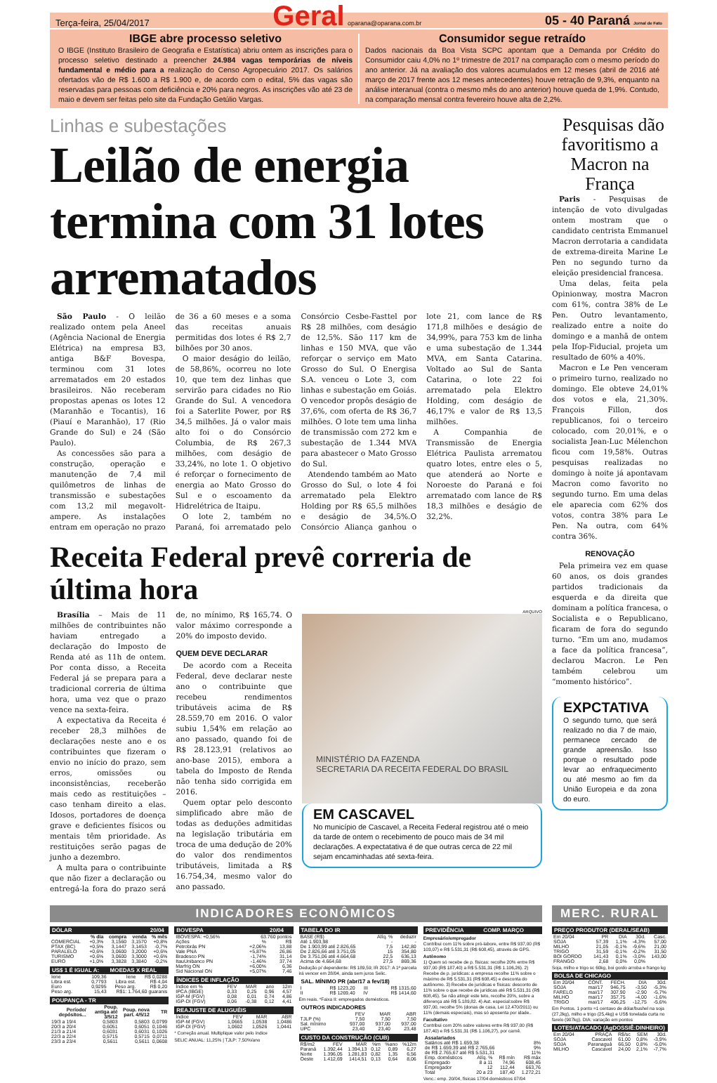Terça-feira, 25/04/2017 Geral oparana@oparana.com.br 05 - 40 Paraná Jornal de Fato
IBGE abre processo seletivo
O IBGE (Instituto Brasileiro de Geografia e Estatística) abriu ontem as inscrições para o processo seletivo destinado a preencher 24.984 vagas temporárias de níveis fundamental e médio para a realização do Censo Agropecuário 2017. Os salários ofertados vão de R$ 1.600 a R$ 1.900 e, de acordo com o edital, 5% das vagas são reservadas para pessoas com deficiência e 20% para negros. As inscrições vão até 23 de maio e devem ser feitas pelo site da Fundação Getúlio Vargas.
Consumidor segue retraído
Dados nacionais da Boa Vista SCPC apontam que a Demanda por Crédito do Consumidor caiu 4,0% no 1º trimestre de 2017 na comparação com o mesmo período do ano anterior. Já na avaliação dos valores acumulados em 12 meses (abril de 2016 até março de 2017 frente aos 12 meses antecedentes) houve retração de 9,3%, enquanto na análise interanual (contra o mesmo mês do ano anterior) houve queda de 1,9%. Contudo, na comparação mensal contra fevereiro houve alta de 2,2%.
Linhas e subestações
Leilão de energia termina com 31 lotes arrematados
São Paulo - O leilão realizado ontem pela Aneel (Agência Nacional de Energia Elétrica) na empresa B3, antiga B&F Bovespa, terminou com 31 lotes arrematados em 20 estados brasileiros. Não receberam propostas apenas os lotes 12 (Maranhão e Tocantis), 16 (Piauí e Maranhão), 17 (Rio Grande do Sul) e 24 (São Paulo).
As concessões são para a construção, operação e manutenção de 7,4 mil quilômetros de linhas de transmissão e subestações com 13,2 mil megavolt-ampere. As instalações entram em operação no prazo de 36 a 60 meses e a soma das receitas anuais permitidas dos lotes é R$ 2,7 bilhões por 30 anos.
O maior deságio do leilão, de 58,86%, ocorreu no lote 10, que tem dez linhas que servirão para cidades no Rio Grande do Sul. A vencedora foi a Saterlite Power, por R$ 34,5 milhões. Já o valor mais alto foi o do Consórcio Columbia, de R$ 267,3 milhões, com deságio de 33,24%, no lote 1. O objetivo é reforçar o fornecimento de energia ao Mato Grosso do Sul e o escoamento da Hidrelétrica de Itaipu.
O lote 2, também no Paraná, foi arrematado pelo Consórcio Cesbe-Fasttel por R$ 28 milhões, com deságio de 12,5%. São 117 km de linhas e 150 MVA, que vão reforçar o serviço em Mato Grosso do Sul. O Energisa S.A. venceu o Lote 3, com linhas e subestação em Goiás. O vencedor propôs deságio de 37,6%, com oferta de R$ 36,7 milhões. O lote tem uma linha de transmissão com 272 km e subestação de 1.344 MVA para abastecer o Mato Grosso do Sul.
Atendendo também ao Mato Grosso do Sul, o lote 4 foi arrematado pela Elektro Holding por R$ 65,5 milhões e deságio de 34,5%.O Consórcio Aliança ganhou o lote 21, com lance de R$ 171,8 milhões e deságio de 34,99%, para 753 km de linha e uma subestação de 1.344 MVA, em Santa Catarina. Voltado ao Sul de Santa Catarina, o lote 22 foi arrematado pela Elektro Holding, com deságio de 46,17% e valor de R$ 13,5 milhões.
A Companhia de Transmissão de Energia Elétrica Paulista arrematou quatro lotes, entre eles o 5, que atenderá ao Norte e Noroeste do Paraná e foi arrematado com lance de R$ 18,3 milhões e deságio de 32,2%.
Receita Federal prevê correria de última hora
Brasília – Mais de 11 milhões de contribuintes não haviam entregado a declaração do Imposto de Renda até as 11h de ontem. Por conta disso, a Receita Federal já se prepara para a tradicional correria de última hora, uma vez que o prazo vence na sexta-feira.
A expectativa da Receita é receber 28,3 milhões de declarações neste ano e os contribuintes que fizeram o envio no início do prazo, sem erros, omissões ou inconsistências, receberão mais cedo as restituições – caso tenham direito a elas. Idosos, portadores de doença grave e deficientes físicos ou mentais têm prioridade. As restituições serão pagas de junho a dezembro.
A multa para o contribuinte que não fizer a declaração ou entregá-la fora do prazo será de, no mínimo, R$ 165,74. O valor máximo corresponde a 20% do imposto devido.
QUEM DEVE DECLARAR
De acordo com a Receita Federal, deve declarar neste ano o contribuinte que recebeu rendimentos tributáveis acima de R$ 28.559,70 em 2016. O valor subiu 1,54% em relação ao ano passado, quando foi de R$ 28.123,91 (relativos ao ano-base 2015), embora a tabela do Imposto de Renda não tenha sido corrigida em 2016.
Quem optar pelo desconto simplificado abre mão de todas as deduções admitidas na legislação tributária em troca de uma dedução de 20% do valor dos rendimentos tributáveis, limitada a R$ 16.754,34, mesmo valor do ano passado.
ARQUIVO
MINISTÉRIO DA FAZENDA
SECRETARIA DA RECEITA FEDERAL DO BRASIL
EM CASCAVEL
No município de Cascavel, a Receita Federal registrou até o meio da tarde de ontem o recebimento de pouco mais de 34 mil declarações. A expectatativa é de que outras cerca de 22 mil sejam encaminhadas até sexta-feira.
Pesquisas dão favoritismo a Macron na França
Paris - Pesquisas de intenção de voto divulgadas ontem mostram que o candidato centrista Emmanuel Macron derrotaria a candidata de extrema-direita Marine Le Pen no segundo turno da eleição presidencial francesa.
Uma delas, feita pela Opinionway, mostra Macron com 61%, contra 38% de Le Pen. Outro levantamento, realizado entre a noite do domingo e a manhã de ontem pela Ifop-Fiducial, projeta um resultado de 60% a 40%.
Macron e Le Pen venceram o primeiro turno, realizado no domingo. Ele obteve 24,01% dos votos e ela, 21,30%. François Fillon, dos republicanos, foi o terceiro colocado, com 20,01%, e o socialista Jean-Luc Mélenchon ficou com 19,58%. Outras pesquisas realizadas no domingo à noite já apontavam Macron como favorito no segundo turno. Em uma delas ele aparecia com 62% dos votos, contra 38% para Le Pen. Na outra, com 64% contra 36%.
RENOVAÇÃO
Pela primeira vez em quase 60 anos, os dois grandes partidos tradicionais da esquerda e da direita que dominam a política francesa, o Socialista e o Republicano, ficaram de fora do segundo turno. “Em um ano, mudamos a face da política francesa”, declarou Macron. Le Pen também celebrou um “momento histórico”.
EXPCTATIVA
O segundo turno, que será realizado no dia 7 de maio, permanece cercado de grande apreensão. Isso porque o resultado pode levar ao enfraquecimento ou até mesmo ao fim da União Europeia e da zona do euro.
INDICADORES ECONÔMICOS
| DÓLAR | | | | 20/04 |
| --- | --- | --- | --- | --- |
| | % dia | compra | venda | % mês |
| COMERCIAL | +0,3% | 3,1560 | 3,1570 | +0,8% |
| PTAX (BC) | +0,5% | 3,1447 | 3,1453 | -0,7% |
| PARALELO | +0,6% | 3,0600 | 3,2000 | +0,6% |
| TURISMO | +0,6% | 3,0600 | 3,3000 | +0,6% |
| EURO | +1,0% | 3,3828 | 3,3840 | -0,2% |
| US$ 1 É IGUAL A: | | MOEDAS X REAL | |
| --- | --- | --- | --- |
| Iene | 109,36 | Iene | R$ 0,0288 |
| Libra est. | 0,7793 | Libra est. | R$ 4,04 |
| Euro | 0,9295 | Peso arg. | R$ 0,20 |
| Peso arg. | 15,43 | R$1: 1.764,60 guaranis | |
| POUPANÇA - TR | | | |
| --- | --- | --- | --- |
| Período/ depósitos... | Poup. antiga até 3/5/12 | Poup. nova part. 4/5/12 | TR |
| 19/3 a 19/4 | 0,5803 | 0,5803 | 0,0799 |
| 20/3 a 20/4 | 0,6051 | 0,6051 | 0,1046 |
| 21/3 a 21/4 | 0,6031 | 0,6031 | 0,1026 |
| 22/3 a 22/4 | 0,5715 | 0,5715 | 0,0711 |
| 23/3 a 23/4 | 0,5611 | 0,5611 | 0,0608 |
| BOVESPA | | 20/04 |
| --- | --- | --- |
| IBOVESPA: +0,56% | 63.760 pontos | |
| Ações | % | R$ |
| Petrobrás PN | +2,06% | 13,88 |
| Vale PNA | +5,87% | 26,86 |
| Bradesco PN | -1,74% | 31,14 |
| ItauUnibanco PN | -1,46% | 37,74 |
| Marfrig ON | +6,00% | 6,36 |
| Sid Nacional ON | +5,07% | 7,46 |
| ÍNDICES DE INFLAÇÃO | | | | |
| --- | --- | --- | --- | --- |
| Índice em % | FEV | MAR | ano | 12m |
| IPCA (IBGE) | 0,33 | 0,25 | 0,96 | 4,57 |
| IGP-M (FGV) | 0,08 | 0,01 | 0,74 | 4,86 |
| IGP-DI (FGV) | 0,06 | -0,38 | 0,12 | 4,41 |
| REAJUSTE DE ALUGUÉIS | | | |
| --- | --- | --- | --- |
| Índice | FEV | MAR | ABR |
| IGP-M (FGV) | 1,0665 | 1,0538 | 1,0486 |
| IGP-DI (FGV) | 1,0602 | 1,0526 | 1,0441 |
* Correção anual. Multiplique valor pelo índice
SELIC ANUAL: 11,25% | TJLP: 7,50%/ano
| TABELA DO IR | | |
| --- | --- | --- |
| BASE (R$) | Alíq. % | deduzir |
| Até 1.903,98 | - | - |
| De 1.903,99 até 2.826,65 | 7,5 | 142,80 |
| De 2.826,66 até 3.751,05 | 15 | 354,80 |
| De 3.751,06 até 4.664,68 | 22,5 | 636,13 |
| Acima de 4.664,68 | 27,5 | 869,36 |
Dedução p/ dependente: R$ 189,59; IR 2017: A 1ª parcela irá vencer em 28/04, ainda sem juros Selic.
| SAL. MÍNIMO PR (abr/17 a fev/18) | | | |
| --- | --- | --- | --- |
| I | R$ 1223,20 | III | R$ 1315,60 |
| II | R$ 1269,40 | IV | R$ 1414,60 |
Em reais. *Faixa II: empregados domésticos.
| OUTROS INDICADORES | | | |
| --- | --- | --- | --- |
| | FEV | MAR | ABR |
| TJLP (%) | 7,50 | 7,50 | 7,50 |
| Sal. mínimo | 937,00 | 937,00 | 937,00 |
| UPC | 23,40 | 23,40 | 23,48 |
| CUSTO DA CONSTRUÇÃO (CUB) | | | | | |
| --- | --- | --- | --- | --- | --- |
| R$/m2 | FEV | MAR | %m | %ano | %12m |
| Paraná | 1.392,44 | 1.394,13 | 0,12 | 0,89 | 6,27 |
| Norte | 1.396,05 | 1.281,83 | 0,82 | 1,35 | 6,56 |
| Oeste | 1.412,69 | 1414,51 | 0,13 | 0,64 | 8,06 |
| PREVIDÊNCIA | COMP. MARÇO |
| --- | --- |
Empresário/empregador
Contribui com 11% sobre pró-labore, entre R$ 937,00 (R$ 103,07) e R$ 5.531,31 (R$ 608,45), através de GPS.
Autônomo
1) Quem só recebe de p. físicas: recolhe 20% entre R$ 937,00 (R$ 187,40) a R$ 5.531,31 (R$ 1.106,26). 2) Recebe de p. jurídicas: a empresa recolhe 11% sobre o máximo de R$ 5.531,31 (R$ 608,45) e desconta do autônomo. 3) Recebe de jurídicas e físicas: desconto de 11% sobre o que recebe de jurídicas até R$ 5.531,31 (R$ 608,45). Se não atingir este teto, recolhe 20%, sobre a diferença até R$ 5.189,82. 4) Aut. especial:sobre R$ 937,00, recolhe 5% (donas de casa, Lei 12.470/2011) ou 11% (demais especiais), mas só aposenta por idade..
Facultativo
Contribui com 20% sobre valores entre R$ 937,00 (R$ 187,40) e R$ 5.531,31 (R$ 1.106,27), por carnê.
| Assalariados | | | |
| Salários até R$ 1.659,38 | | | 8% |
| de R$ 1.659,39 até R$ 2.765,66 | | | 9% |
| de R$ 2.765,67 até R$ 5.531,31 | | | 11% |
| Emp. domésticos | Alíq. % | R$ mín | R$ máx |
| Empregado | 8 a 11 | 74,96 | 608,45 |
| Empregador | 12 | 112,44 | 663,76 |
| Total | 20 a 23 | 187,40 | 1.272,21 |
Venc.: emp. 20/04, físicas 17/04 domésticos 07/04
MERC. RURAL
| PREÇO PRODUTOR (DERAL/SEAB) | | | | |
| --- | --- | --- | --- | --- |
| Em 20/04 | PR | DIA | 30d. | Casc. |
| SOJA | 57,39 | 1,1% | -4,3% | 57,00 |
| MILHO | 21,05 | -0,1% | -9,6% | 21,00 |
| TRIGO | 31,59 | -0,1% | -0,2% | 31,50 |
| BOI GORDO | 141,43 | 0,1% | -3,0% | 143,00 |
| FRANGO | 2,68 | 0,0% | 0,0% | |
Soja, milho e trigo sc 60kg, boi gordo arroba e frango kg
| BOLSA DE CHICAGO | | | | |
| --- | --- | --- | --- | --- |
| Em 20/04 | CONT. | FECH. | DIA | 30d. |
| SOJA | mai/17 | 946,75 | -3,50 | -5,3% |
| FARELO | mai/17 | 307,90 | -2,90 | -5,7% |
| MILHO | mai/17 | 357,75 | -4,00 | -1,6% |
| TRIGO | mai/17 | 406,25 | -12,75 | -5,6% |
Em Pontos. 1 ponto =1 centavo de dólar/bushel na soja (27,2kg), milho e trigo (25,4kg) e US$ tonelada curta no farelo (907kg). DIA: variação em pontos
| LOTES/ATACADO (AgDOSSIÊ:DINHEIRO) | | | | |
| --- | --- | --- | --- | --- |
| Em 20/04 | PRAÇA | R$/sc | SEM | 30d. |
| SOJA | Cascavel | 61,00 | 0,8% | -3,9% |
| SOJA | Paranaguá | 66,50 | 0,8% | -5,0% |
| MILHO | Cascavel | 24,00 | 2,1% | -7,7% |